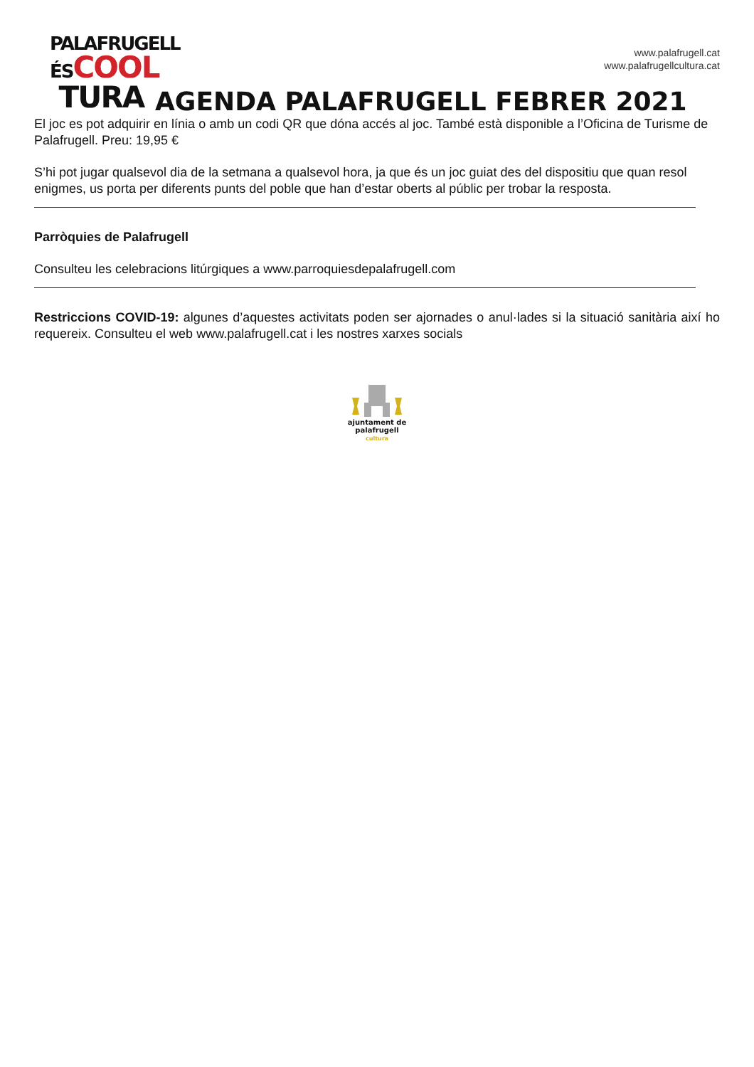PALAFRUGELL
ÉSCOOL
TURA
www.palafrugell.cat
www.palafrugellcultura.cat
AGENDA PALAFRUGELL FEBRER 2021
El joc es pot adquirir en línia o amb un codi QR que dóna accés al joc. També està disponible a l’Oficina de Turisme de Palafrugell. Preu: 19,95 €
S’hi pot jugar qualsevol dia de la setmana a qualsevol hora, ja que és un joc guiat des del dispositiu que quan resol enigmes, us porta per diferents punts del poble que han d’estar oberts al públic per trobar la resposta.
Parròquies de Palafrugell
Consulteu les celebracions litúrgiques a www.parroquiesdepalafrugell.com
Restriccions COVID-19: algunes d’aquestes activitats poden ser ajornades o anul·lades si la situació sanitària així ho requereix. Consulteu el web www.palafrugell.cat i les nostres xarxes socials
ajuntament de
palafrugell
cultura